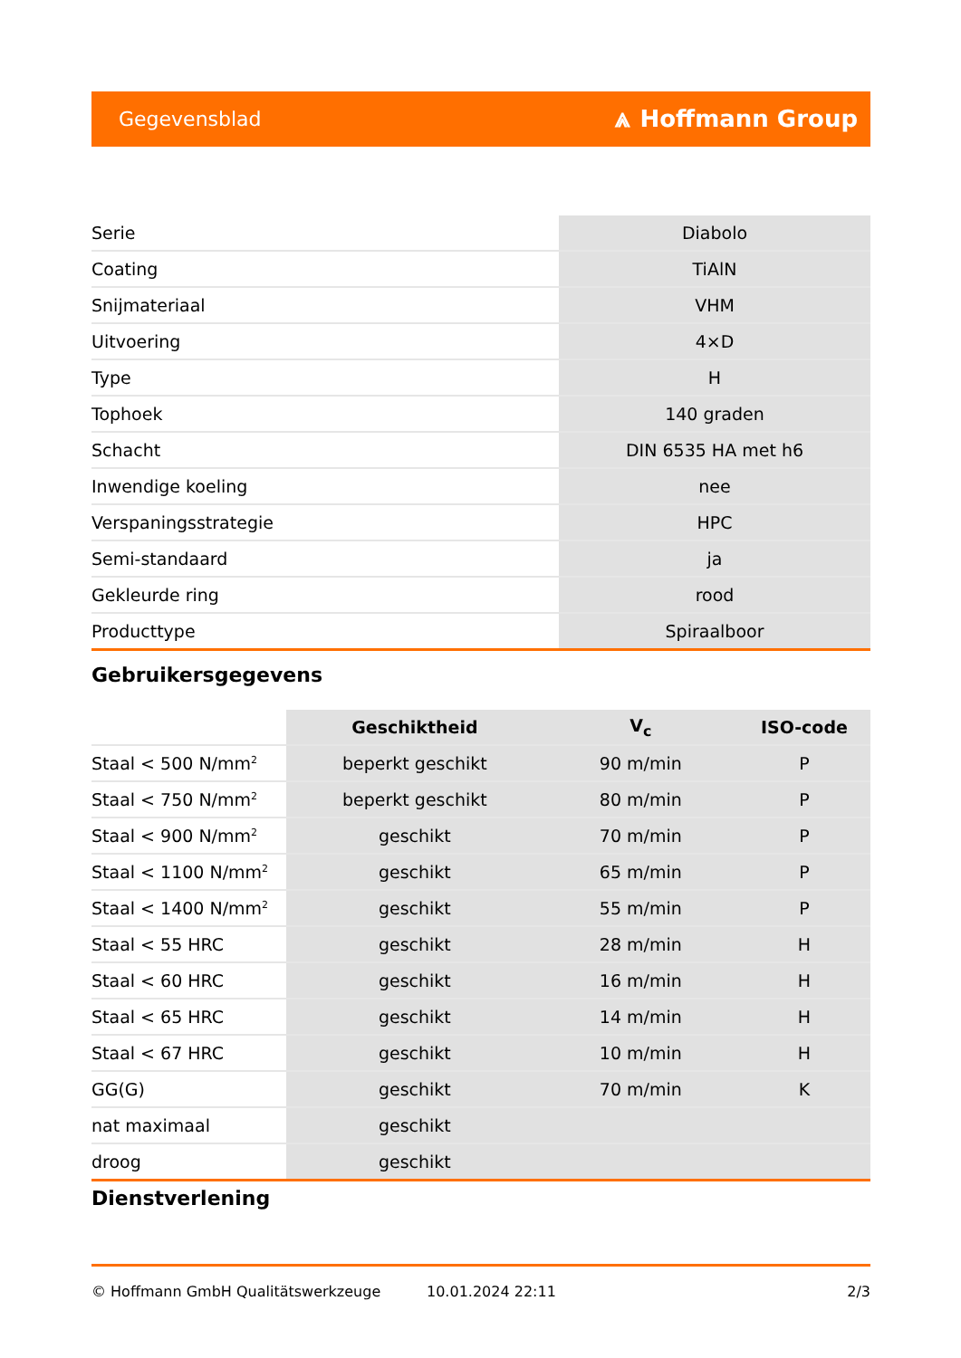Gegevensblad ⩓ Hoffmann Group
| Serie | Diabolo |
| Coating | TiAlN |
| Snijmateriaal | VHM |
| Uitvoering | 4×D |
| Type | H |
| Tophoek | 140 graden |
| Schacht | DIN 6535 HA met h6 |
| Inwendige koeling | nee |
| Verspaningsstrategie | HPC |
| Semi-standaard | ja |
| Gekleurde ring | rood |
| Producttype | Spiraalboor |
Gebruikersgegevens
| | Geschiktheid | V<sub>c</sub> | ISO-code |
| --- | --- | --- | --- |
| Staal < 500 N/mm<sup>2</sup> | beperkt geschikt | 90 m/min | P |
| Staal < 750 N/mm<sup>2</sup> | beperkt geschikt | 80 m/min | P |
| Staal < 900 N/mm<sup>2</sup> | geschikt | 70 m/min | P |
| Staal < 1100 N/mm<sup>2</sup> | geschikt | 65 m/min | P |
| Staal < 1400 N/mm<sup>2</sup> | geschikt | 55 m/min | P |
| Staal < 55 HRC | geschikt | 28 m/min | H |
| Staal < 60 HRC | geschikt | 16 m/min | H |
| Staal < 65 HRC | geschikt | 14 m/min | H |
| Staal < 67 HRC | geschikt | 10 m/min | H |
| GG(G) | geschikt | 70 m/min | K |
| nat maximaal | geschikt | | |
| droog | geschikt | | |
Dienstverlening
© Hoffmann GmbH Qualitätswerkzeuge 10.01.2024 22:11 2/3